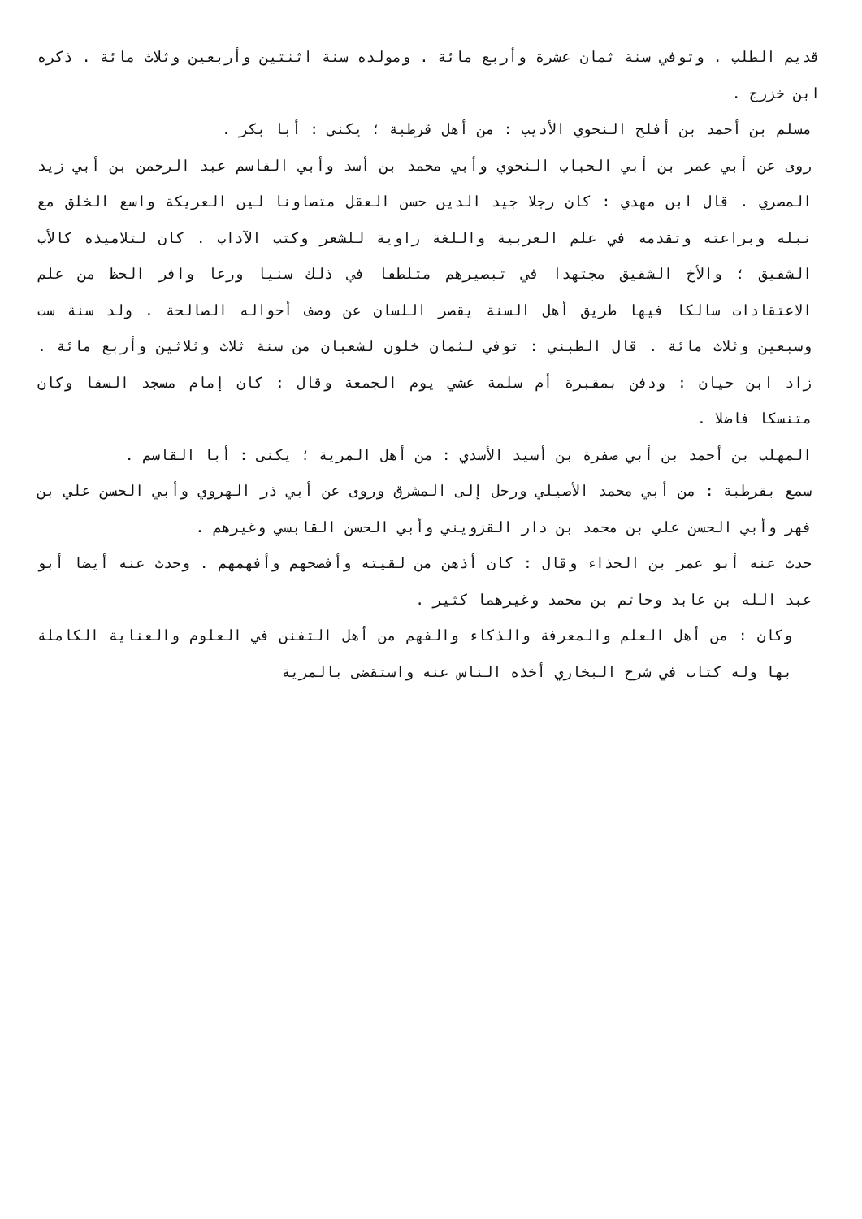قديم الطلب . وتوفي سنة ثمان عشرة وأربع مائة . ومولده سنة اثنتين وأربعين وثلاث مائة . ذكره ابن خزرج .
مسلم بن أحمد بن أفلح النحوي الأديب : من أهل قرطبة ؛ يكنى : أبا بكر .
روى عن أبي عمر بن أبي الحباب النحوي وأبي محمد بن أسد وأبي القاسم عبد الرحمن بن أبي زيد المصري . قال ابن مهدي : كان رجلا جيد الدين حسن العقل متصاونا لين العريكة واسع الخلق مع نبله وبراعته وتقدمه في علم العربية واللغة راوية للشعر وكتب الآداب . كان لتلاميذه كالأب الشفيق ؛ والأخ الشقيق مجتهدا في تبصيرهم متلطفا في ذلك سنيا ورعا وافر الحظ من علم الاعتقادات سالكا فيها طريق أهل السنة يقصر اللسان عن وصف أحواله الصالحة . ولد سنة ست وسبعين وثلاث مائة . قال الطبني : توفي لثمان خلون لشعبان من سنة ثلاث وثلاثين وأربع مائة . زاد ابن حيان : ودفن بمقبرة أم سلمة عشي يوم الجمعة وقال : كان إمام مسجد السقا وكان متنسكا فاضلا .
المهلب بن أحمد بن أبي صفرة بن أسيد الأسدي : من أهل المرية ؛ يكنى : أبا القاسم .
سمع بقرطبة : من أبي محمد الأصيلي ورحل إلى المشرق وروى عن أبي ذر الهروي وأبي الحسن علي بن فهر وأبي الحسن علي بن محمد بن دار القزويني وأبي الحسن القابسي وغيرهم .
حدث عنه أبو عمر بن الحذاء وقال : كان أذهن من لقيته وأفصحهم وأفهمهم . وحدث عنه أيضا أبو عبد الله بن عابد وحاتم بن محمد وغيرهما كثير .
وكان : من أهل العلم والمعرفة والذكاء والفهم من أهل التفنن في العلوم والعناية الكاملة بها وله كتاب في شرح البخاري أخذه الناس عنه واستقضى بالمرية